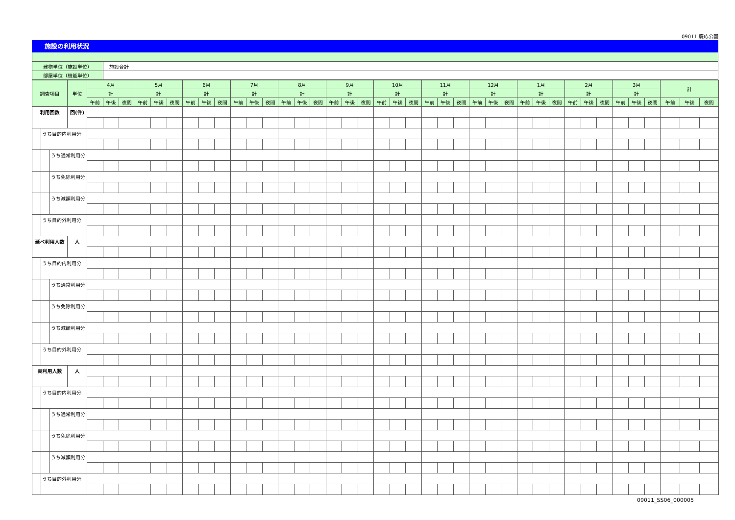09011 慶応公園
施設の利用状況
| 建物単位（施設単位） | 施設合計 |
| 部屋単位（機能単位） | |
| 調査項目 | | | 単位 | 4月 | | | 5月 | | | 6月 | | | 7月 | | | 8月 | | | 9月 | | | 10月 | | | 11月 | | | 12月 | | | 1月 | | | 2月 | | | 3月 | | | 計 | | |
| --- | --- | --- | --- | --- | --- | --- | --- | --- | --- | --- | --- | --- | --- | --- | --- | --- | --- | --- | --- | --- | --- | --- | --- | --- | --- | --- | --- | --- | --- | --- | --- | --- | --- | --- | --- | --- | --- | --- | --- | --- | --- | --- |
| | | | | 計 | | | 計 | | | 計 | | | 計 | | | 計 | | | 計 | | | 計 | | | 計 | | | 計 | | | 計 | | | 計 | | | 計 | | | | | |
| | | | | 午前 | 午後 | 夜間 | 午前 | 午後 | 夜間 | 午前 | 午後 | 夜間 | 午前 | 午後 | 夜間 | 午前 | 午後 | 夜間 | 午前 | 午後 | 夜間 | 午前 | 午後 | 夜間 | 午前 | 午後 | 夜間 | 午前 | 午後 | 夜間 | 午前 | 午後 | 夜間 | 午前 | 午後 | 夜間 | 午前 | 午後 | 夜間 | 午前 | 午後 | 夜間 |
| 利用回数 | | | 回(件) | | | | | | | | | | | | | | | | | | | | | | | | | | | | | | | | | | | | | | | |
| | うち目的内利用分 | | | | | | | | | | | | | | | | | | | | | | | | | | | | | | | | | | | | | | | | | |
| | | うち通常利用分 | | | | | | | | | | | | | | | | | | | | | | | | | | | | | | | | | | | | | | | | |
| | | うち免除利用分 | | | | | | | | | | | | | | | | | | | | | | | | | | | | | | | | | | | | | | | | |
| | | うち減額利用分 | | | | | | | | | | | | | | | | | | | | | | | | | | | | | | | | | | | | | | | | |
| | うち目的外利用分 | | | | | | | | | | | | | | | | | | | | | | | | | | | | | | | | | | | | | | | | | |
| 延べ利用人数 | | | 人 | | | | | | | | | | | | | | | | | | | | | | | | | | | | | | | | | | | | | | | |
| | うち目的内利用分 | | | | | | | | | | | | | | | | | | | | | | | | | | | | | | | | | | | | | | | | | |
| | | うち通常利用分 | | | | | | | | | | | | | | | | | | | | | | | | | | | | | | | | | | | | | | | | |
| | | うち免除利用分 | | | | | | | | | | | | | | | | | | | | | | | | | | | | | | | | | | | | | | | | |
| | | うち減額利用分 | | | | | | | | | | | | | | | | | | | | | | | | | | | | | | | | | | | | | | | | |
| | うち目的外利用分 | | | | | | | | | | | | | | | | | | | | | | | | | | | | | | | | | | | | | | | | | |
| 実利用人数 | | | 人 | | | | | | | | | | | | | | | | | | | | | | | | | | | | | | | | | | | | | | | |
| | うち目的内利用分 | | | | | | | | | | | | | | | | | | | | | | | | | | | | | | | | | | | | | | | | | |
| | | うち通常利用分 | | | | | | | | | | | | | | | | | | | | | | | | | | | | | | | | | | | | | | | | |
| | | うち免除利用分 | | | | | | | | | | | | | | | | | | | | | | | | | | | | | | | | | | | | | | | | |
| | | うち減額利用分 | | | | | | | | | | | | | | | | | | | | | | | | | | | | | | | | | | | | | | | | |
| | うち目的外利用分 | | | | | | | | | | | | | | | | | | | | | | | | | | | | | | | | | | | | | | | | | |
09011_SS06_000005